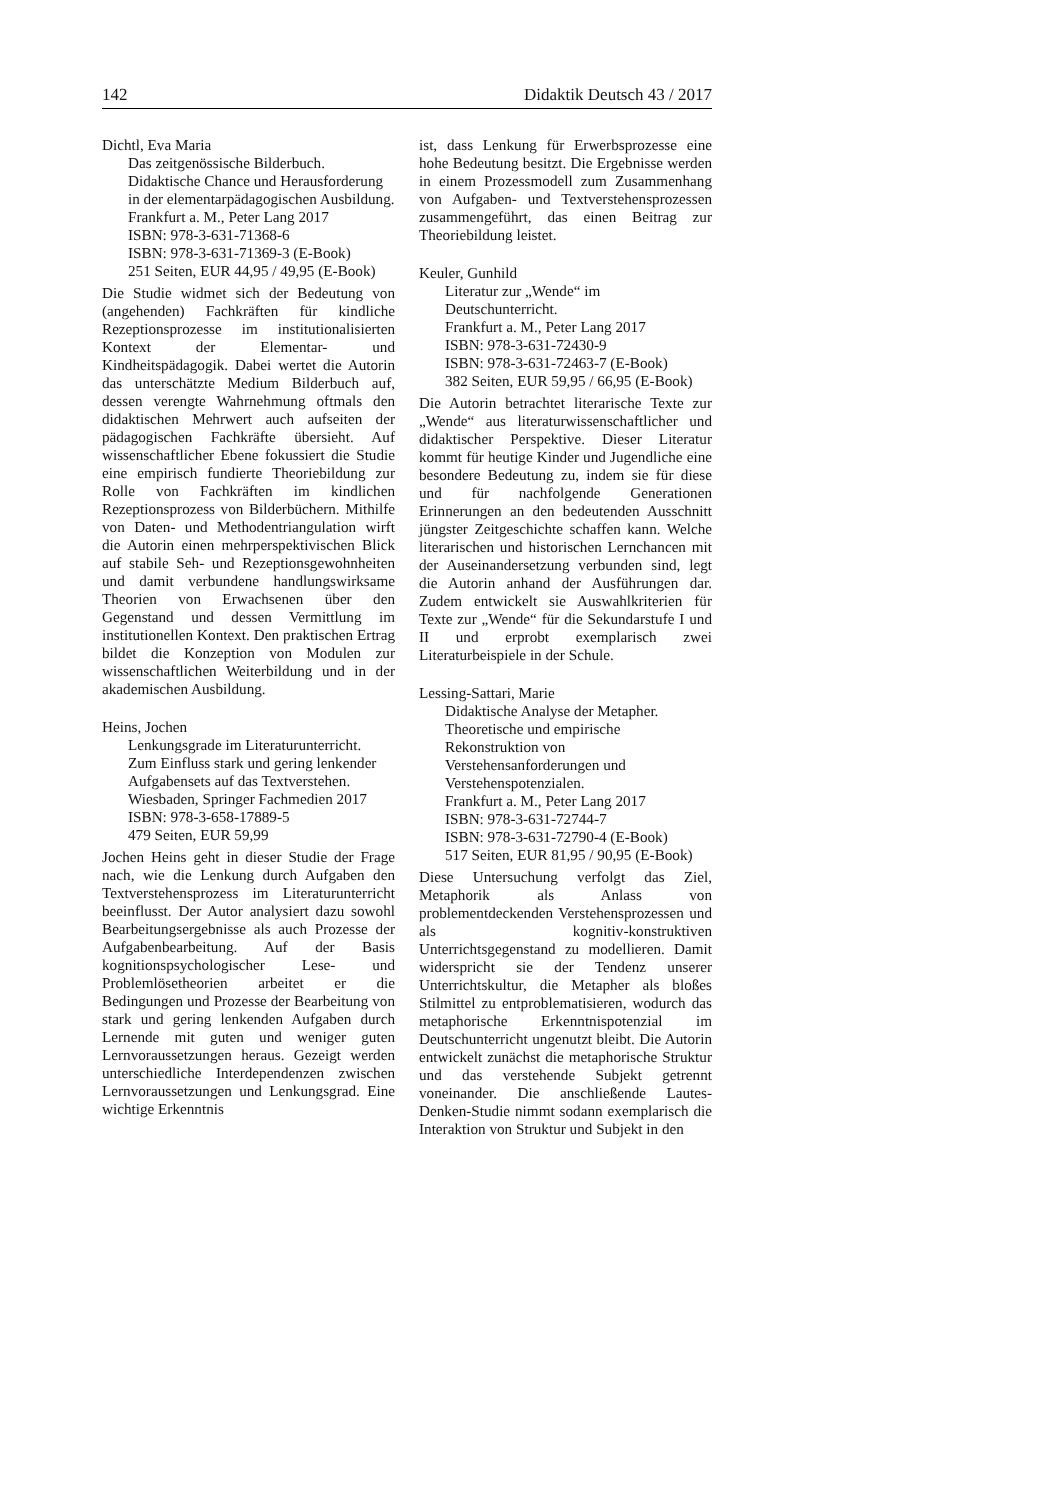142 Didaktik Deutsch 43 / 2017
Dichtl, Eva Maria
Das zeitgenössische Bilderbuch.
Didaktische Chance und Herausforderung in der elementarpädagogischen Ausbildung.
Frankfurt a. M., Peter Lang 2017
ISBN: 978-3-631-71368-6
ISBN: 978-3-631-71369-3 (E-Book)
251 Seiten, EUR 44,95 / 49,95 (E-Book)
Die Studie widmet sich der Bedeutung von (angehenden) Fachkräften für kindliche Rezeptionsprozesse im institutionalisierten Kontext der Elementar- und Kindheitspädagogik. Dabei wertet die Autorin das unterschätzte Medium Bilderbuch auf, dessen verengte Wahrnehmung oftmals den didaktischen Mehrwert auch aufseiten der pädagogischen Fachkräfte übersieht. Auf wissenschaftlicher Ebene fokussiert die Studie eine empirisch fundierte Theoriebildung zur Rolle von Fachkräften im kindlichen Rezeptionsprozess von Bilderbüchern. Mithilfe von Daten- und Methodentriangulation wirft die Autorin einen mehrperspektivischen Blick auf stabile Seh- und Rezeptionsgewohnheiten und damit verbundene handlungswirksame Theorien von Erwachsenen über den Gegenstand und dessen Vermittlung im institutionellen Kontext. Den praktischen Ertrag bildet die Konzeption von Modulen zur wissenschaftlichen Weiterbildung und in der akademischen Ausbildung.
Heins, Jochen
Lenkungsgrade im Literaturunterricht.
Zum Einfluss stark und gering lenkender Aufgabensets auf das Textverstehen.
Wiesbaden, Springer Fachmedien 2017
ISBN: 978-3-658-17889-5
479 Seiten, EUR 59,99
Jochen Heins geht in dieser Studie der Frage nach, wie die Lenkung durch Aufgaben den Textverstehensprozess im Literaturunterricht beeinflusst. Der Autor analysiert dazu sowohl Bearbeitungsergebnisse als auch Prozesse der Aufgabenbearbeitung. Auf der Basis kognitionspsychologischer Lese- und Problemlösetheorien arbeitet er die Bedingungen und Prozesse der Bearbeitung von stark und gering lenkenden Aufgaben durch Lernende mit guten und weniger guten Lernvoraussetzungen heraus. Gezeigt werden unterschiedliche Interdependenzen zwischen Lernvoraussetzungen und Lenkungsgrad. Eine wichtige Erkenntnis
ist, dass Lenkung für Erwerbsprozesse eine hohe Bedeutung besitzt. Die Ergebnisse werden in einem Prozessmodell zum Zusammenhang von Aufgaben- und Textverstehensprozessen zusammengeführt, das einen Beitrag zur Theoriebildung leistet.
Keuler, Gunhild
Literatur zur „Wende“ im Deutschunterricht.
Frankfurt a. M., Peter Lang 2017
ISBN: 978-3-631-72430-9
ISBN: 978-3-631-72463-7 (E-Book)
382 Seiten, EUR 59,95 / 66,95 (E-Book)
Die Autorin betrachtet literarische Texte zur „Wende“ aus literaturwissenschaftlicher und didaktischer Perspektive. Dieser Literatur kommt für heutige Kinder und Jugendliche eine besondere Bedeutung zu, indem sie für diese und für nachfolgende Generationen Erinnerungen an den bedeutenden Ausschnitt jüngster Zeitgeschichte schaffen kann. Welche literarischen und historischen Lernchancen mit der Auseinandersetzung verbunden sind, legt die Autorin anhand der Ausführungen dar. Zudem entwickelt sie Auswahlkriterien für Texte zur „Wende“ für die Sekundarstufe I und II und erprobt exemplarisch zwei Literaturbeispiele in der Schule.
Lessing-Sattari, Marie
Didaktische Analyse der Metapher.
Theoretische und empirische Rekonstruktion von Verstehensanforderungen und Verstehenspotenzialen.
Frankfurt a. M., Peter Lang 2017
ISBN: 978-3-631-72744-7
ISBN: 978-3-631-72790-4 (E-Book)
517 Seiten, EUR 81,95 / 90,95 (E-Book)
Diese Untersuchung verfolgt das Ziel, Metaphorik als Anlass von problementdeckenden Verstehensprozessen und als kognitiv-konstruktiven Unterrichtsgegenstand zu modellieren. Damit widerspricht sie der Tendenz unserer Unterrichtskultur, die Metapher als bloßes Stilmittel zu entproblematisieren, wodurch das metaphorische Erkenntnispotenzial im Deutschunterricht ungenutzt bleibt. Die Autorin entwickelt zunächst die metaphorische Struktur und das verstehende Subjekt getrennt voneinander. Die anschließende Lautes-Denken-Studie nimmt sodann exemplarisch die Interaktion von Struktur und Subjekt in den